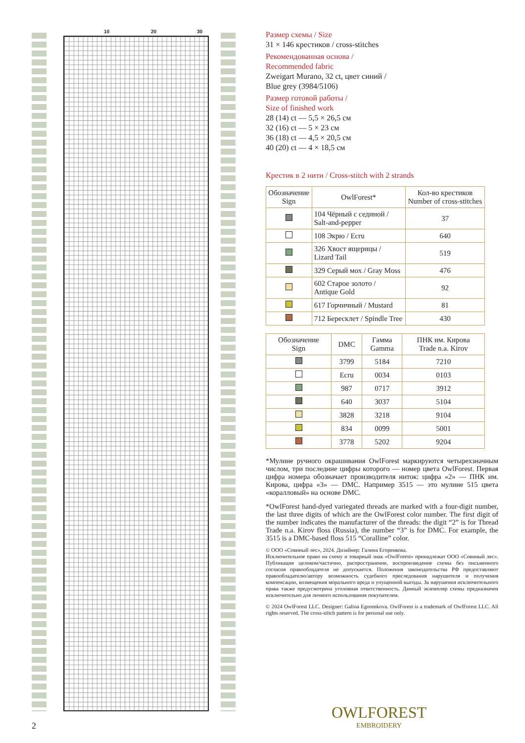10 20 30
Размер схемы / Size
31 × 146 крестиков / cross-stitches
Рекомендованная основа /
Recommended fabric
Zweigart Murano, 32 ct, цвет синий /
Blue grey (3984/5106)
Размер готовой работы /
Size of finished work
28 (14) ct — 5,5 × 26,5 см
32 (16) ct — 5 × 23 см
36 (18) ct — 4,5 × 20,5 см
40 (20) ct — 4 × 18,5 см
Крестик в 2 нити / Cross-stitch with 2 strands
| Обозначение Sign | OwlForest* | Кол-во крестиков Number of cross-stitches |
| --- | --- | --- |
| | 104 Чёрный с сединой / Salt-and-pepper | 37 |
| | 108 Экрю / Ecru | 640 |
| | 326 Хвост ящерицы / Lizard Tail | 519 |
| | 329 Серый мох / Gray Moss | 476 |
| | 602 Старое золото / Antique Gold | 92 |
| | 617 Горчичный / Mustard | 81 |
| | 712 Бересклет / Spindle Tree | 430 |
| Обозначение Sign | DMC | Гамма Gamma | ПНК им. Кирова Trade n.a. Kirov |
| --- | --- | --- | --- |
| | 3799 | 5184 | 7210 |
| | Ecru | 0034 | 0103 |
| | 987 | 0717 | 3912 |
| | 640 | 3037 | 5104 |
| | 3828 | 3218 | 9104 |
| | 834 | 0099 | 5001 |
| | 3778 | 5202 | 9204 |
*Мулине ручного окрашивания OwlForest маркируются четырехзначным числом, три последние цифры которого — номер цвета OwlForest. Первая цифра номера обозначает производителя ниток: цифра «2» — ПНК им. Кирова, цифра «3» — DMC. Например 3515 — это мулине 515 цвета «коралловый» на основе DMC.
*OwlForest hand-dyed variegated threads are marked with a four-digit number, the last three digits of which are the OwlForest color number. The first digit of the number indicates the manufacturer of the threads: the digit “2” is for Thread Trade n.a. Kirov floss (Russia), the number “3” is for DMC. For example, the 3515 is a DMC-based floss 515 “Coralline” color.
© ООО «Совиный лес», 2024. Дизайнер: Галина Егоренкова.
Исключительное право на схему и товарный знак «OwlForest» принадлежат ООО «Совиный лес». Публикация целиком/частично, распространение, воспроизведение схемы без письменного согласия правообладателя не допускается. Положения законодательства РФ предоставляют правообладателю/автору возможность судебного преследования нарушителя и получения компенсации, возмещения морального вреда и упущенной выгоды. За нарушения исключительного права также предусмотрена уголовная ответственность. Данный экземпляр схемы предназначен исключительно для личного использования покупателем.
© 2024 OwlForest LLC. Designer: Galina Egorenkova. OwlForest is a trademark of OwlForest LLC. All rights reserved. The cross-stitch pattern is for personal use only.
OWLFOREST
EMBROIDERY
2